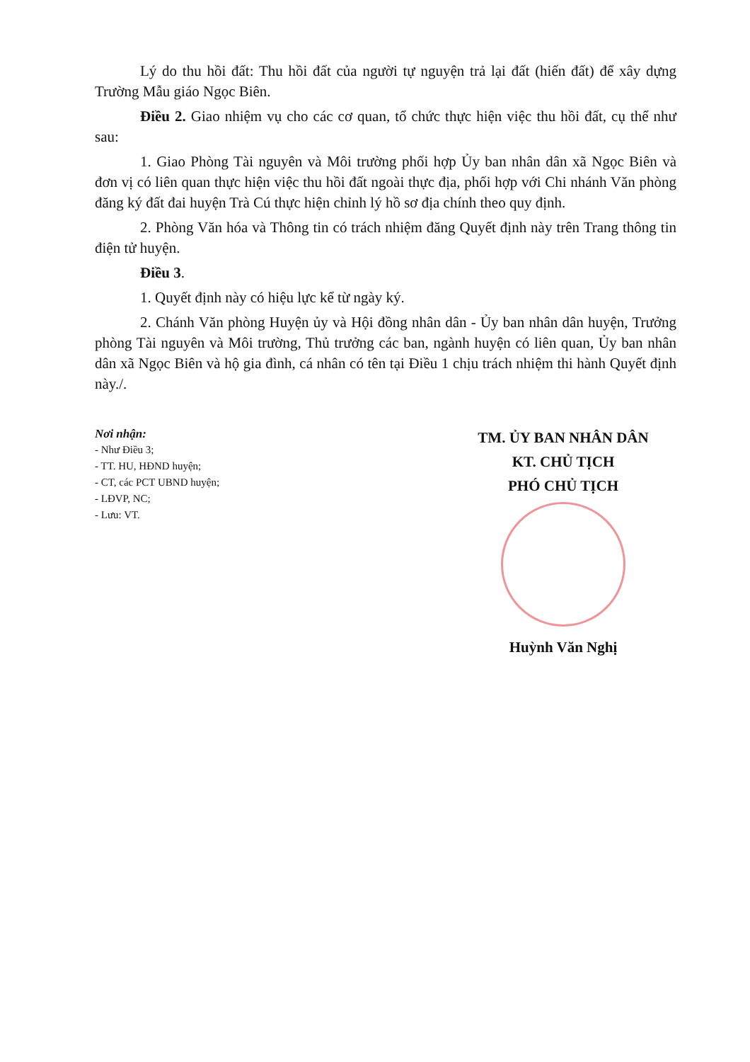Lý do thu hồi đất: Thu hồi đất của người tự nguyện trả lại đất (hiến đất) để xây dựng Trường Mẫu giáo Ngọc Biên.
Điều 2. Giao nhiệm vụ cho các cơ quan, tổ chức thực hiện việc thu hồi đất, cụ thể như sau:
1. Giao Phòng Tài nguyên và Môi trường phối hợp Ủy ban nhân dân xã Ngọc Biên và đơn vị có liên quan thực hiện việc thu hồi đất ngoài thực địa, phối hợp với Chi nhánh Văn phòng đăng ký đất đai huyện Trà Cú thực hiện chỉnh lý hồ sơ địa chính theo quy định.
2. Phòng Văn hóa và Thông tin có trách nhiệm đăng Quyết định này trên Trang thông tin điện tử huyện.
Điều 3.
1. Quyết định này có hiệu lực kể từ ngày ký.
2. Chánh Văn phòng Huyện ủy và Hội đồng nhân dân - Ủy ban nhân dân huyện, Trưởng phòng Tài nguyên và Môi trường, Thủ trưởng các ban, ngành huyện có liên quan, Ủy ban nhân dân xã Ngọc Biên và hộ gia đình, cá nhân có tên tại Điều 1 chịu trách nhiệm thi hành Quyết định này./.
Nơi nhận:
- Như Điều 3;
- TT. HU, HĐND huyện;
- CT, các PCT UBND huyện;
- LĐVP, NC;
- Lưu: VT.
TM. ỦY BAN NHÂN DÂN
KT. CHỦ TỊCH
PHÓ CHỦ TỊCH
Huỳnh Văn Nghị